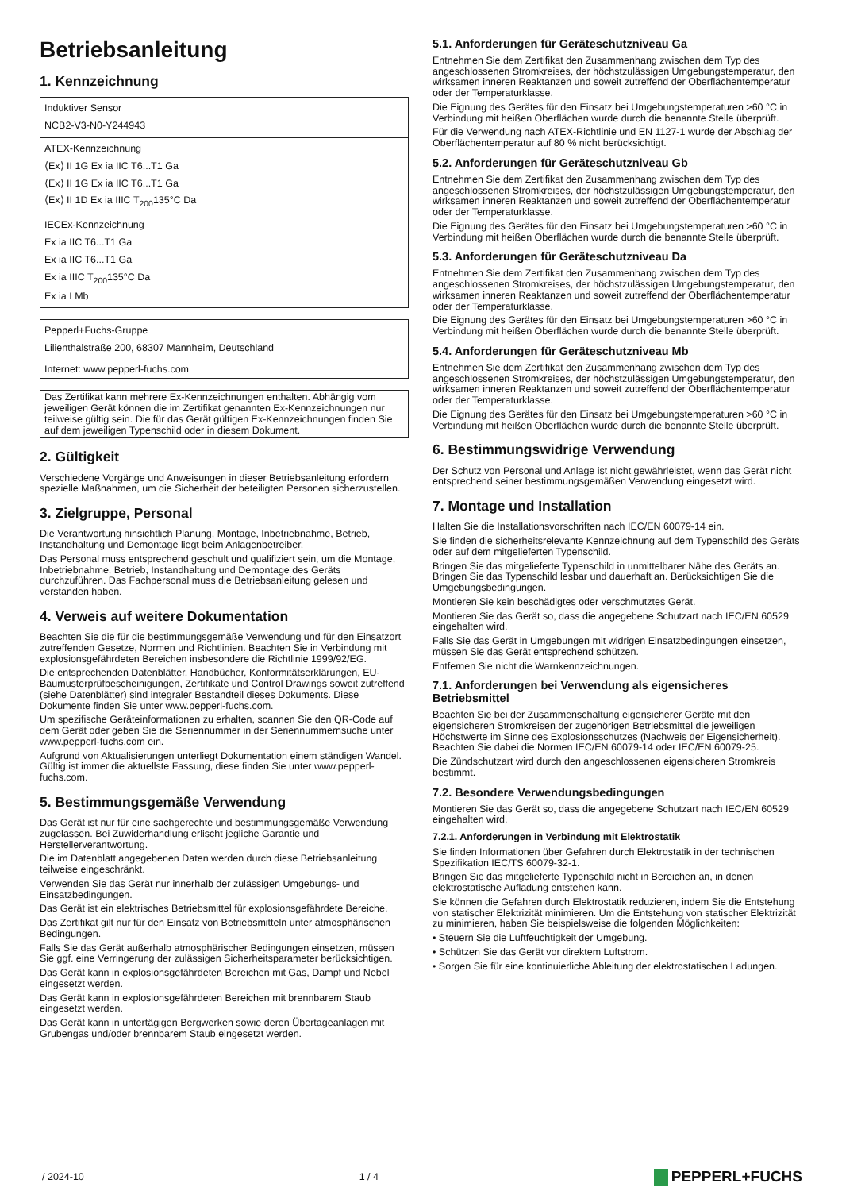Betriebsanleitung
1. Kennzeichnung
| Induktiver Sensor NCB2-V3-N0-Y244943 |
| ATEX-Kennzeichnung ⟨Ex⟩ II 1G Ex ia IIC T6...T1 Ga ⟨Ex⟩ II 1G Ex ia IIC T6...T1 Ga ⟨Ex⟩ II 1D Ex ia IIIC T<sub>200</sub>135°C Da |
| IECEx-Kennzeichnung Ex ia IIC T6...T1 Ga Ex ia IIC T6...T1 Ga Ex ia IIIC T<sub>200</sub>135°C Da Ex ia I Mb |
| Pepperl+Fuchs-Gruppe Lilienthalstraße 200, 68307 Mannheim, Deutschland |
| Internet: www.pepperl-fuchs.com |
Das Zertifikat kann mehrere Ex-Kennzeichnungen enthalten. Abhängig vom jeweiligen Gerät können die im Zertifikat genannten Ex-Kennzeichnungen nur teilweise gültig sein. Die für das Gerät gültigen Ex-Kennzeichnungen finden Sie auf dem jeweiligen Typenschild oder in diesem Dokument.
2. Gültigkeit
Verschiedene Vorgänge und Anweisungen in dieser Betriebsanleitung erfordern spezielle Maßnahmen, um die Sicherheit der beteiligten Personen sicherzustellen.
3. Zielgruppe, Personal
Die Verantwortung hinsichtlich Planung, Montage, Inbetriebnahme, Betrieb, Instandhaltung und Demontage liegt beim Anlagenbetreiber.
Das Personal muss entsprechend geschult und qualifiziert sein, um die Montage, Inbetriebnahme, Betrieb, Instandhaltung und Demontage des Geräts durchzuführen. Das Fachpersonal muss die Betriebsanleitung gelesen und verstanden haben.
4. Verweis auf weitere Dokumentation
Beachten Sie die für die bestimmungsgemäße Verwendung und für den Einsatzort zutreffenden Gesetze, Normen und Richtlinien. Beachten Sie in Verbindung mit explosionsgefährdeten Bereichen insbesondere die Richtlinie 1999/92/EG.
Die entsprechenden Datenblätter, Handbücher, Konformitätserklärungen, EU-Baumusterprüfbescheinigungen, Zertifikate und Control Drawings soweit zutreffend (siehe Datenblätter) sind integraler Bestandteil dieses Dokuments. Diese Dokumente finden Sie unter www.pepperl-fuchs.com.
Um spezifische Geräteinformationen zu erhalten, scannen Sie den QR-Code auf dem Gerät oder geben Sie die Seriennummer in der Seriennummernsuche unter www.pepperl-fuchs.com ein.
Aufgrund von Aktualisierungen unterliegt Dokumentation einem ständigen Wandel. Gültig ist immer die aktuellste Fassung, diese finden Sie unter www.pepperl-fuchs.com.
5. Bestimmungsgemäße Verwendung
Das Gerät ist nur für eine sachgerechte und bestimmungsgemäße Verwendung zugelassen. Bei Zuwiderhandlung erlischt jegliche Garantie und Herstellerverantwortung.
Die im Datenblatt angegebenen Daten werden durch diese Betriebsanleitung teilweise eingeschränkt.
Verwenden Sie das Gerät nur innerhalb der zulässigen Umgebungs- und Einsatzbedingungen.
Das Gerät ist ein elektrisches Betriebsmittel für explosionsgefährdete Bereiche.
Das Zertifikat gilt nur für den Einsatz von Betriebsmitteln unter atmosphärischen Bedingungen.
Falls Sie das Gerät außerhalb atmosphärischer Bedingungen einsetzen, müssen Sie ggf. eine Verringerung der zulässigen Sicherheitsparameter berücksichtigen.
Das Gerät kann in explosionsgefährdeten Bereichen mit Gas, Dampf und Nebel eingesetzt werden.
Das Gerät kann in explosionsgefährdeten Bereichen mit brennbarem Staub eingesetzt werden.
Das Gerät kann in untertägigen Bergwerken sowie deren Übertageanlagen mit Grubengas und/oder brennbarem Staub eingesetzt werden.
5.1. Anforderungen für Geräteschutzniveau Ga
Entnehmen Sie dem Zertifikat den Zusammenhang zwischen dem Typ des angeschlossenen Stromkreises, der höchstzulässigen Umgebungstemperatur, den wirksamen inneren Reaktanzen und soweit zutreffend der Oberflächentemperatur oder der Temperaturklasse.
Die Eignung des Gerätes für den Einsatz bei Umgebungstemperaturen >60 °C in Verbindung mit heißen Oberflächen wurde durch die benannte Stelle überprüft.
Für die Verwendung nach ATEX-Richtlinie und EN 1127-1 wurde der Abschlag der Oberflächentemperatur auf 80 % nicht berücksichtigt.
5.2. Anforderungen für Geräteschutzniveau Gb
Entnehmen Sie dem Zertifikat den Zusammenhang zwischen dem Typ des angeschlossenen Stromkreises, der höchstzulässigen Umgebungstemperatur, den wirksamen inneren Reaktanzen und soweit zutreffend der Oberflächentemperatur oder der Temperaturklasse.
Die Eignung des Gerätes für den Einsatz bei Umgebungstemperaturen >60 °C in Verbindung mit heißen Oberflächen wurde durch die benannte Stelle überprüft.
5.3. Anforderungen für Geräteschutzniveau Da
Entnehmen Sie dem Zertifikat den Zusammenhang zwischen dem Typ des angeschlossenen Stromkreises, der höchstzulässigen Umgebungstemperatur, den wirksamen inneren Reaktanzen und soweit zutreffend der Oberflächentemperatur oder der Temperaturklasse.
Die Eignung des Gerätes für den Einsatz bei Umgebungstemperaturen >60 °C in Verbindung mit heißen Oberflächen wurde durch die benannte Stelle überprüft.
5.4. Anforderungen für Geräteschutzniveau Mb
Entnehmen Sie dem Zertifikat den Zusammenhang zwischen dem Typ des angeschlossenen Stromkreises, der höchstzulässigen Umgebungstemperatur, den wirksamen inneren Reaktanzen und soweit zutreffend der Oberflächentemperatur oder der Temperaturklasse.
Die Eignung des Gerätes für den Einsatz bei Umgebungstemperaturen >60 °C in Verbindung mit heißen Oberflächen wurde durch die benannte Stelle überprüft.
6. Bestimmungswidrige Verwendung
Der Schutz von Personal und Anlage ist nicht gewährleistet, wenn das Gerät nicht entsprechend seiner bestimmungsgemäßen Verwendung eingesetzt wird.
7. Montage und Installation
Halten Sie die Installationsvorschriften nach IEC/EN 60079-14 ein.
Sie finden die sicherheitsrelevante Kennzeichnung auf dem Typenschild des Geräts oder auf dem mitgelieferten Typenschild.
Bringen Sie das mitgelieferte Typenschild in unmittelbarer Nähe des Geräts an. Bringen Sie das Typenschild lesbar und dauerhaft an. Berücksichtigen Sie die Umgebungsbedingungen.
Montieren Sie kein beschädigtes oder verschmutztes Gerät.
Montieren Sie das Gerät so, dass die angegebene Schutzart nach IEC/EN 60529 eingehalten wird.
Falls Sie das Gerät in Umgebungen mit widrigen Einsatzbedingungen einsetzen, müssen Sie das Gerät entsprechend schützen.
Entfernen Sie nicht die Warnkennzeichnungen.
7.1. Anforderungen bei Verwendung als eigensicheres Betriebsmittel
Beachten Sie bei der Zusammenschaltung eigensicherer Geräte mit den eigensicheren Stromkreisen der zugehörigen Betriebsmittel die jeweiligen Höchstwerte im Sinne des Explosionsschutzes (Nachweis der Eigensicherheit). Beachten Sie dabei die Normen IEC/EN 60079-14 oder IEC/EN 60079-25.
Die Zündschutzart wird durch den angeschlossenen eigensicheren Stromkreis bestimmt.
7.2. Besondere Verwendungsbedingungen
Montieren Sie das Gerät so, dass die angegebene Schutzart nach IEC/EN 60529 eingehalten wird.
7.2.1. Anforderungen in Verbindung mit Elektrostatik
Sie finden Informationen über Gefahren durch Elektrostatik in der technischen Spezifikation IEC/TS 60079-32-1.
Bringen Sie das mitgelieferte Typenschild nicht in Bereichen an, in denen elektrostatische Aufladung entstehen kann.
Sie können die Gefahren durch Elektrostatik reduzieren, indem Sie die Entstehung von statischer Elektrizität minimieren. Um die Entstehung von statischer Elektrizität zu minimieren, haben Sie beispielsweise die folgenden Möglichkeiten:
• Steuern Sie die Luftfeuchtigkeit der Umgebung.
• Schützen Sie das Gerät vor direktem Luftstrom.
• Sorgen Sie für eine kontinuierliche Ableitung der elektrostatischen Ladungen.
/ 2024-10 1 / 4 PEPPERL+FUCHS